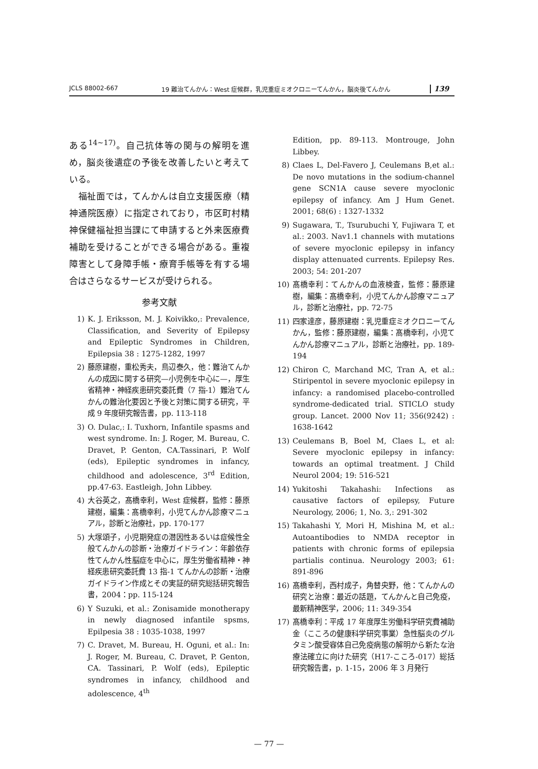JCLS 88002-667 19 難治てんかん：West 症候群，乳児重症ミオクロニーてんかん，脳炎後てんかん 139
ある<sup>14~17)</sup>。自己抗体等の関与の解明を進め，脳炎後遺症の予後を改善したいと考えている。
 福祉面では，てんかんは自立支援医療（精神通院医療）に指定されており，市区町村精神保健福祉担当課にて申請すると外来医療費補助を受けることができる場合がある。重複障害として身障手帳・療育手帳等を有する場合はさらなるサービスが受けられる。
参考文献
1) K. J. Eriksson, M. J. Koivikko,: Prevalence, Classification, and Severity of Epilepsy and Epileptic Syndromes in Children, Epilepsia 38 : 1275-1282, 1997
2) 藤原建樹，重松秀夫，鳥辺泰久，他：難治てんかんの成因に関する研究—小児例を中心に—，厚生省精神・神経疾患研究委託費（7 指-1）難治てんかんの難治化要因と予後と対策に関する研究，平成 9 年度研究報告書，pp. 113-118
3) O. Dulac,: I. Tuxhorn, Infantile spasms and west syndrome. In: J. Roger, M. Bureau, C. Dravet, P. Genton, CA.Tassinari, P. Wolf (eds), Epileptic syndromes in infancy, childhood and adolescence, 3<sup>rd</sup> Edition, pp.47-63. Eastleigh, John Libbey.
4) 大谷英之，髙橋幸利，West 症候群，監修：藤原建樹，編集：髙橋幸利，小児てんかん診療マニュアル，診断と治療社，pp. 170-177
5) 大塚頌子，小児期発症の潜因性あるいは症候性全般てんかんの診断・治療ガイドライン：年齢依存性てんかん性脳症を中心に，厚生労働省精神・神経疾患研究委託費 13 指-1 てんかんの診断・治療ガイドライン作成とその実証的研究総括研究報告書，2004：pp. 115-124
6) Y Suzuki, et al.: Zonisamide monotherapy in newly diagnosed infantile spsms, Epilpesia 38 : 1035-1038, 1997
7) C. Dravet, M. Bureau, H. Oguni, et al.: In: J. Roger, M. Bureau, C. Dravet, P. Genton, CA. Tassinari, P. Wolf (eds), Epileptic syndromes in infancy, childhood and adolescence, 4<sup>th</sup>
Edition, pp. 89-113. Montrouge, John Libbey.
8) Claes L, Del-Favero J, Ceulemans B,et al.: De novo mutations in the sodium-channel gene SCN1A cause severe myoclonic epilepsy of infancy. Am J Hum Genet. 2001; 68(6) : 1327-1332
9) Sugawara, T., Tsurubuchi Y, Fujiwara T, et al.: 2003. Nav1.1 channels with mutations of severe myoclonic epilepsy in infancy display attenuated currents. Epilepsy Res. 2003; 54: 201-207
10) 髙橋幸利：てんかんの血液検査，監修：藤原建樹，編集：髙橋幸利，小児てんかん診療マニュアル，診断と治療社，pp. 72-75
11) 四家達彦，藤原建樹：乳児重症ミオクロニーてんかん，監修：藤原建樹，編集：髙橋幸利，小児てんかん診療マニュアル，診断と治療社，pp. 189-194
12) Chiron C, Marchand MC, Tran A, et al.: Stiripentol in severe myoclonic epilepsy in infancy: a randomised placebo-controlled syndrome-dedicated trial. STICLO study group. Lancet. 2000 Nov 11; 356(9242) : 1638-1642
13) Ceulemans B, Boel M, Claes L, et al: Severe myoclonic epilepsy in infancy: towards an optimal treatment. J Child Neurol 2004; 19: 516-521
14) Yukitoshi Takahashi: Infections as causative factors of epilepsy, Future Neurology, 2006; 1, No. 3,: 291-302
15) Takahashi Y, Mori H, Mishina M, et al.: Autoantibodies to NMDA receptor in patients with chronic forms of epilepsia partialis continua. Neurology 2003; 61: 891-896
16) 髙橋幸利，西村成子，角替央野，他：てんかんの研究と治療：最近の話題，てんかんと自己免疫，最新精神医学，2006; 11: 349-354
17) 髙橋幸利：平成 17 年度厚生労働科学研究費補助金（こころの健康科学研究事業）急性脳炎のグルタミン酸受容体自己免疫病態の解明から新たな治療法確立に向けた研究（H17-こころ-017）総括研究報告書，p. 1-15，2006 年 3 月発行
— 77 —